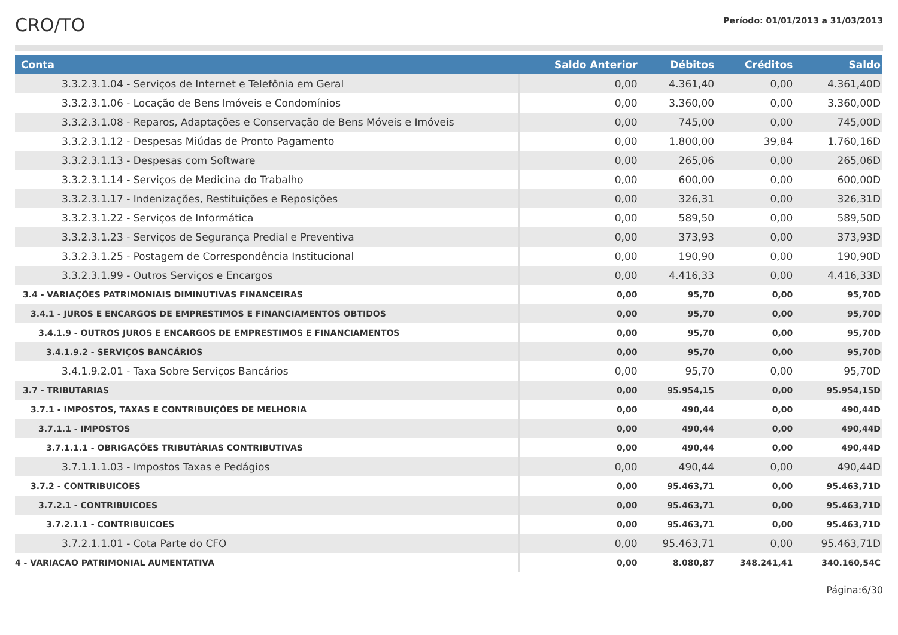CRO/TO
Período: 01/01/2013 a 31/03/2013
| Conta | Saldo Anterior | Débitos | Créditos | Saldo |
| --- | --- | --- | --- | --- |
| 3.3.2.3.1.04 - Serviços de Internet e Telefônia em Geral | 0,00 | 4.361,40 | 0,00 | 4.361,40D |
| 3.3.2.3.1.06 - Locação de Bens Imóveis e Condomínios | 0,00 | 3.360,00 | 0,00 | 3.360,00D |
| 3.3.2.3.1.08 - Reparos, Adaptações e Conservação de Bens Móveis e Imóveis | 0,00 | 745,00 | 0,00 | 745,00D |
| 3.3.2.3.1.12 - Despesas Miúdas de Pronto Pagamento | 0,00 | 1.800,00 | 39,84 | 1.760,16D |
| 3.3.2.3.1.13 - Despesas com Software | 0,00 | 265,06 | 0,00 | 265,06D |
| 3.3.2.3.1.14 - Serviços de Medicina do Trabalho | 0,00 | 600,00 | 0,00 | 600,00D |
| 3.3.2.3.1.17 - Indenizações, Restituições e Reposições | 0,00 | 326,31 | 0,00 | 326,31D |
| 3.3.2.3.1.22 - Serviços de Informática | 0,00 | 589,50 | 0,00 | 589,50D |
| 3.3.2.3.1.23 - Serviços de Segurança Predial e Preventiva | 0,00 | 373,93 | 0,00 | 373,93D |
| 3.3.2.3.1.25 - Postagem de Correspondência Institucional | 0,00 | 190,90 | 0,00 | 190,90D |
| 3.3.2.3.1.99 - Outros Serviços e Encargos | 0,00 | 4.416,33 | 0,00 | 4.416,33D |
| 3.4 - VARIAÇÕES PATRIMONIAIS DIMINUTIVAS FINANCEIRAS | 0,00 | 95,70 | 0,00 | 95,70D |
| 3.4.1 - JUROS E ENCARGOS DE EMPRESTIMOS E FINANCIAMENTOS OBTIDOS | 0,00 | 95,70 | 0,00 | 95,70D |
| 3.4.1.9 - OUTROS JUROS E ENCARGOS DE EMPRESTIMOS E FINANCIAMENTOS | 0,00 | 95,70 | 0,00 | 95,70D |
| 3.4.1.9.2 - SERVIÇOS BANCÁRIOS | 0,00 | 95,70 | 0,00 | 95,70D |
| 3.4.1.9.2.01 - Taxa Sobre Serviços Bancários | 0,00 | 95,70 | 0,00 | 95,70D |
| 3.7 - TRIBUTARIAS | 0,00 | 95.954,15 | 0,00 | 95.954,15D |
| 3.7.1 - IMPOSTOS, TAXAS E CONTRIBUIÇÕES DE MELHORIA | 0,00 | 490,44 | 0,00 | 490,44D |
| 3.7.1.1 - IMPOSTOS | 0,00 | 490,44 | 0,00 | 490,44D |
| 3.7.1.1.1 - OBRIGAÇÕES TRIBUTÁRIAS CONTRIBUTIVAS | 0,00 | 490,44 | 0,00 | 490,44D |
| 3.7.1.1.1.03 - Impostos Taxas e Pedágios | 0,00 | 490,44 | 0,00 | 490,44D |
| 3.7.2 - CONTRIBUICOES | 0,00 | 95.463,71 | 0,00 | 95.463,71D |
| 3.7.2.1 - CONTRIBUICOES | 0,00 | 95.463,71 | 0,00 | 95.463,71D |
| 3.7.2.1.1 - CONTRIBUICOES | 0,00 | 95.463,71 | 0,00 | 95.463,71D |
| 3.7.2.1.1.01 - Cota Parte do CFO | 0,00 | 95.463,71 | 0,00 | 95.463,71D |
| 4 - VARIACAO PATRIMONIAL AUMENTATIVA | 0,00 | 8.080,87 | 348.241,41 | 340.160,54C |
Página:6/30